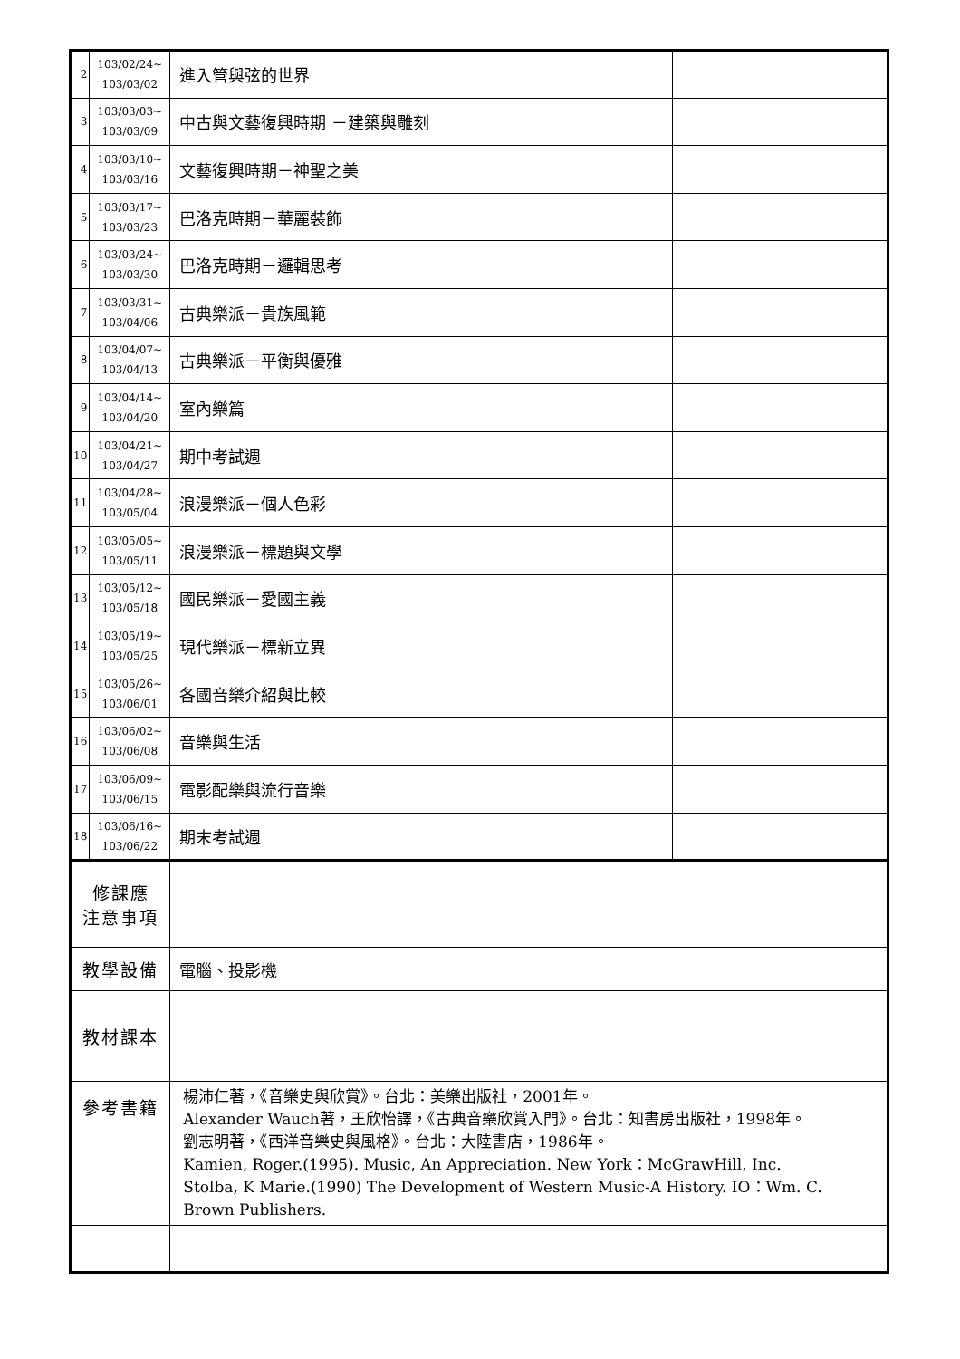| 2 | 103/02/24~ 103/03/02 | 進入管與弦的世界 | |
| 3 | 103/03/03~ 103/03/09 | 中古與文藝復興時期 －建築與雕刻 | |
| 4 | 103/03/10~ 103/03/16 | 文藝復興時期－神聖之美 | |
| 5 | 103/03/17~ 103/03/23 | 巴洛克時期－華麗裝飾 | |
| 6 | 103/03/24~ 103/03/30 | 巴洛克時期－邏輯思考 | |
| 7 | 103/03/31~ 103/04/06 | 古典樂派－貴族風範 | |
| 8 | 103/04/07~ 103/04/13 | 古典樂派－平衡與優雅 | |
| 9 | 103/04/14~ 103/04/20 | 室內樂篇 | |
| 10 | 103/04/21~ 103/04/27 | 期中考試週 | |
| 11 | 103/04/28~ 103/05/04 | 浪漫樂派－個人色彩 | |
| 12 | 103/05/05~ 103/05/11 | 浪漫樂派－標題與文學 | |
| 13 | 103/05/12~ 103/05/18 | 國民樂派－愛國主義 | |
| 14 | 103/05/19~ 103/05/25 | 現代樂派－標新立異 | |
| 15 | 103/05/26~ 103/06/01 | 各國音樂介紹與比較 | |
| 16 | 103/06/02~ 103/06/08 | 音樂與生活 | |
| 17 | 103/06/09~ 103/06/15 | 電影配樂與流行音樂 | |
| 18 | 103/06/16~ 103/06/22 | 期末考試週 | |
| 修課應 注意事項 | | | |
| 教學設備 | | 電腦、投影機 | |
| 教材課本 | | | |
| 參考書籍 | | 楊沛仁著，《音樂史與欣賞》。台北：美樂出版社，2001年。 Alexander Wauch著，王欣怡譯，《古典音樂欣賞入門》。台北：知書房出版社，1998年。 劉志明著，《西洋音樂史與風格》。台北：大陸書店，1986年。 Kamien, Roger.(1995). Music, An Appreciation. New York：McGrawHill, Inc. Stolba, K Marie.(1990) The Development of Western Music-A History. IO：Wm. C. Brown Publishers. | |